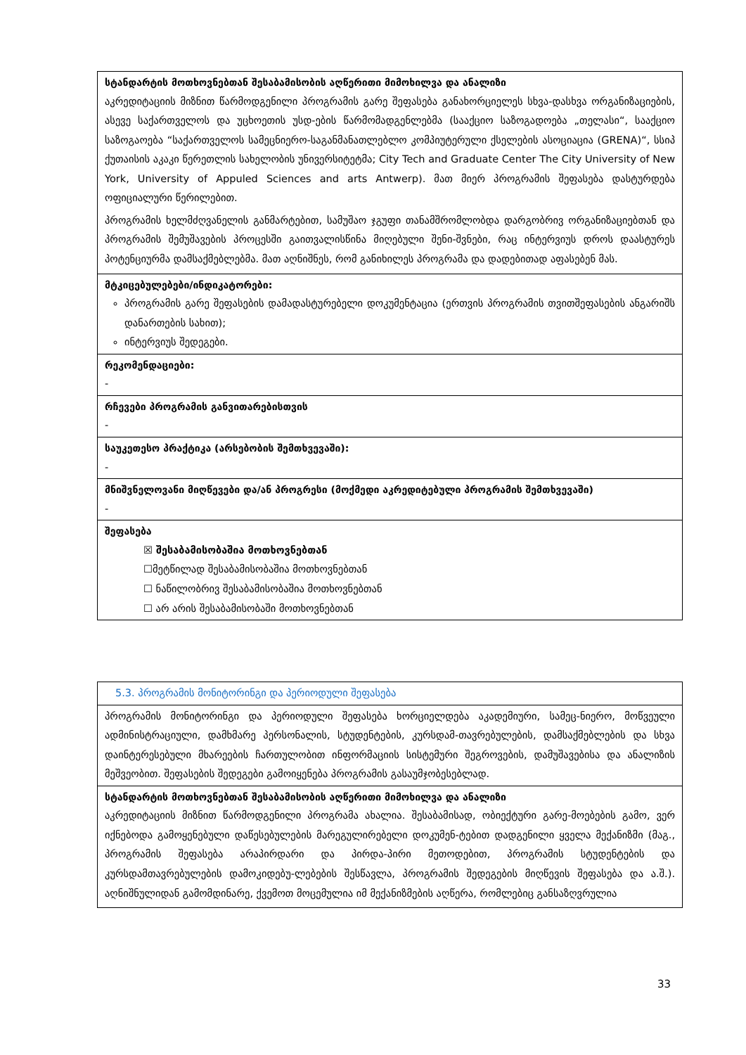| სტანდარტის მოთხოვნებთან შესაბამისობის აღწერითი მიმოხილვა და ანალიზი აკრედიტაციის მიზნით წარმოდგენილი პროგრამის გარე შეფასება განახორციელეს სხვა-დასხვა ორგანიზაციების, ასევე საქართველოს და უცხოეთის უსდ-ების წარმომადგენლებმა (სააქციო საზოგადოება „თელასი“, სააქციო საზოგაოება “საქართველოს სამეცნიერო-საგანმანათლებლო კომპიუტერული ქსელების ასოციაცია (GRENA)“, სსიპ ქუთაისის აკაკი წერეთლის სახელობის უნივერსიტეტმა; City Tech and Graduate Center The City University of New York, University of Appuled Sciences and arts Antwerp). მათ მიერ პროგრამის შეფასება დასტურდება ოფიციალური წერილებით. პროგრამის ხელმძღვანელის განმარტებით, სამუშაო ჯგუფი თანამშრომლობდა დარგობრივ ორგანიზაციებთან და პროგრამის შემუშავების პროცესში გაითვალისწინა მიღებული შენი-შვნები, რაც ინტერვიუს დროს დაასტურეს პოტენციურმა დამსაქმებლებმა. მათ აღნიშნეს, რომ განიხილეს პროგრამა და დადებითად აფასებენ მას. |
| მტკიცებულებები/ინდიკატორები: პროგრამის გარე შეფასების დამადასტურებელი დოკუმენტაცია (ერთვის პროგრამის თვითშეფასების ანგარიშს დანართების სახით); ინტერვიუს შედეგები. |
| რეკომენდაციები: - |
| რჩევები პროგრამის განვითარებისთვის - |
| საუკეთესო პრაქტიკა (არსებობის შემთხვევაში): - |
| მნიშვნელოვანი მიღწევები და/ან პროგრესი (მოქმედი აკრედიტებული პროგრამის შემთხვევაში) - |
| შეფასება ☒ შესაბამისობაშია მოთხოვნებთან ☐მეტწილად შესაბამისობაშია მოთხოვნებთან ☐ ნაწილობრივ შესაბამისობაშია მოთხოვნებთან ☐ არ არის შესაბამისობაში მოთხოვნებთან |
| 5.3. პროგრამის მონიტორინგი და პერიოდული შეფასება |
| პროგრამის მონიტორინგი და პერიოდული შეფასება ხორციელდება აკადემიური, სამეც-ნიერო, მოწვეული ადმინისტრაციული, დამხმარე პერსონალის, სტუდენტების, კურსდამ-თავრებულების, დამსაქმებლების და სხვა დაინტერესებული მხარეების ჩართულობით ინფორმაციის სისტემური შეგროვების, დამუშავებისა და ანალიზის მეშვეობით. შეფასების შედეგები გამოიყენება პროგრამის გასაუმჯობესებლად. |
| სტანდარტის მოთხოვნებთან შესაბამისობის აღწერითი მიმოხილვა და ანალიზი აკრედიტაციის მიზნით წარმოდგენილი პროგრამა ახალია. შესაბამისად, ობიექტური გარე-მოებების გამო, ვერ იქნებოდა გამოყენებული დაწესებულების მარეგულირებელი დოკუმენ-ტებით დადგენილი ყველა მექანიზმი (მაგ., პროგრამის შეფასება არაპირდარი და პირდა-პირი მეთოდებით, პროგრამის სტუდენტების და კურსდამთავრებულების დამოკიდებუ-ლებების შესწავლა, პროგრამის შედეგების მიღწევის შეფასება და ა.შ.). აღნიშნულიდან გამომდინარე, ქვემოთ მოცემულია იმ მექანიზმების აღწერა, რომლებიც განსაზღვრულია |
33